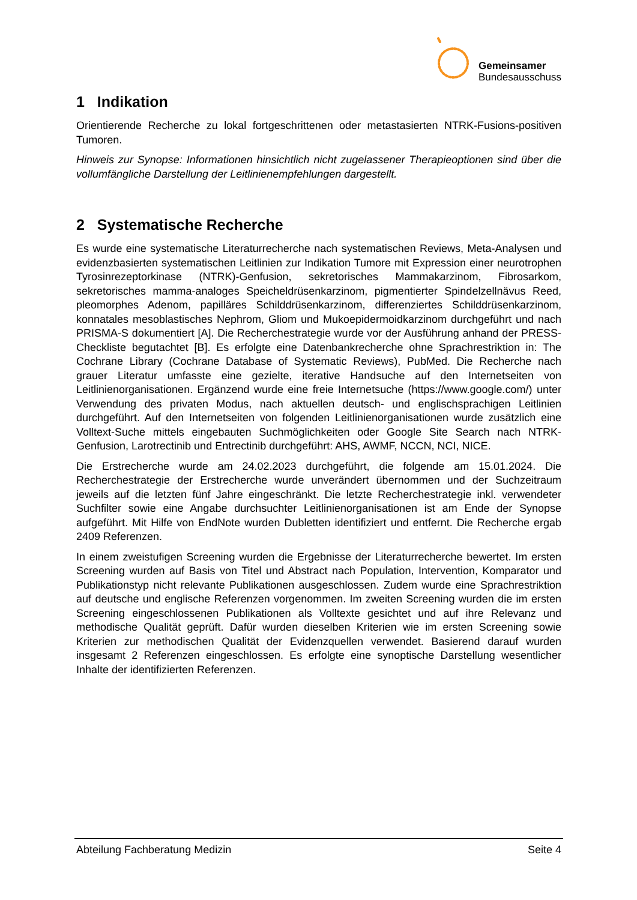Gemeinsamer
Bundesausschuss
1 Indikation
Orientierende Recherche zu lokal fortgeschrittenen oder metastasierten NTRK-Fusions-positiven Tumoren.
Hinweis zur Synopse: Informationen hinsichtlich nicht zugelassener Therapieoptionen sind über die vollumfängliche Darstellung der Leitlinienempfehlungen dargestellt.
2 Systematische Recherche
Es wurde eine systematische Literaturrecherche nach systematischen Reviews, Meta-Analysen und evidenzbasierten systematischen Leitlinien zur Indikation Tumore mit Expression einer neurotrophen Tyrosinrezeptorkinase (NTRK)-Genfusion, sekretorisches Mammakarzinom, Fibrosarkom, sekretorisches mamma-analoges Speicheldrüsenkarzinom, pigmentierter Spindelzellnävus Reed, pleomorphes Adenom, papilläres Schilddrüsenkarzinom, differenziertes Schilddrüsenkarzinom, konnatales mesoblastisches Nephrom, Gliom und Mukoepidermoidkarzinom durchgeführt und nach PRISMA-S dokumentiert [A]. Die Recherchestrategie wurde vor der Ausführung anhand der PRESS-Checkliste begutachtet [B]. Es erfolgte eine Datenbankrecherche ohne Sprachrestriktion in: The Cochrane Library (Cochrane Database of Systematic Reviews), PubMed. Die Recherche nach grauer Literatur umfasste eine gezielte, iterative Handsuche auf den Internetseiten von Leitlinienorganisationen. Ergänzend wurde eine freie Internetsuche (https://www.google.com/) unter Verwendung des privaten Modus, nach aktuellen deutsch- und englischsprachigen Leitlinien durchgeführt. Auf den Internetseiten von folgenden Leitlinienorganisationen wurde zusätzlich eine Volltext-Suche mittels eingebauten Suchmöglichkeiten oder Google Site Search nach NTRK-Genfusion, Larotrectinib und Entrectinib durchgeführt: AHS, AWMF, NCCN, NCI, NICE.
Die Erstrecherche wurde am 24.02.2023 durchgeführt, die folgende am 15.01.2024. Die Recherchestrategie der Erstrecherche wurde unverändert übernommen und der Suchzeitraum jeweils auf die letzten fünf Jahre eingeschränkt. Die letzte Recherchestrategie inkl. verwendeter Suchfilter sowie eine Angabe durchsuchter Leitlinienorganisationen ist am Ende der Synopse aufgeführt. Mit Hilfe von EndNote wurden Dubletten identifiziert und entfernt. Die Recherche ergab 2409 Referenzen.
In einem zweistufigen Screening wurden die Ergebnisse der Literaturrecherche bewertet. Im ersten Screening wurden auf Basis von Titel und Abstract nach Population, Intervention, Komparator und Publikationstyp nicht relevante Publikationen ausgeschlossen. Zudem wurde eine Sprachrestriktion auf deutsche und englische Referenzen vorgenommen. Im zweiten Screening wurden die im ersten Screening eingeschlossenen Publikationen als Volltexte gesichtet und auf ihre Relevanz und methodische Qualität geprüft. Dafür wurden dieselben Kriterien wie im ersten Screening sowie Kriterien zur methodischen Qualität der Evidenzquellen verwendet. Basierend darauf wurden insgesamt 2 Referenzen eingeschlossen. Es erfolgte eine synoptische Darstellung wesentlicher Inhalte der identifizierten Referenzen.
Abteilung Fachberatung Medizin Seite 4